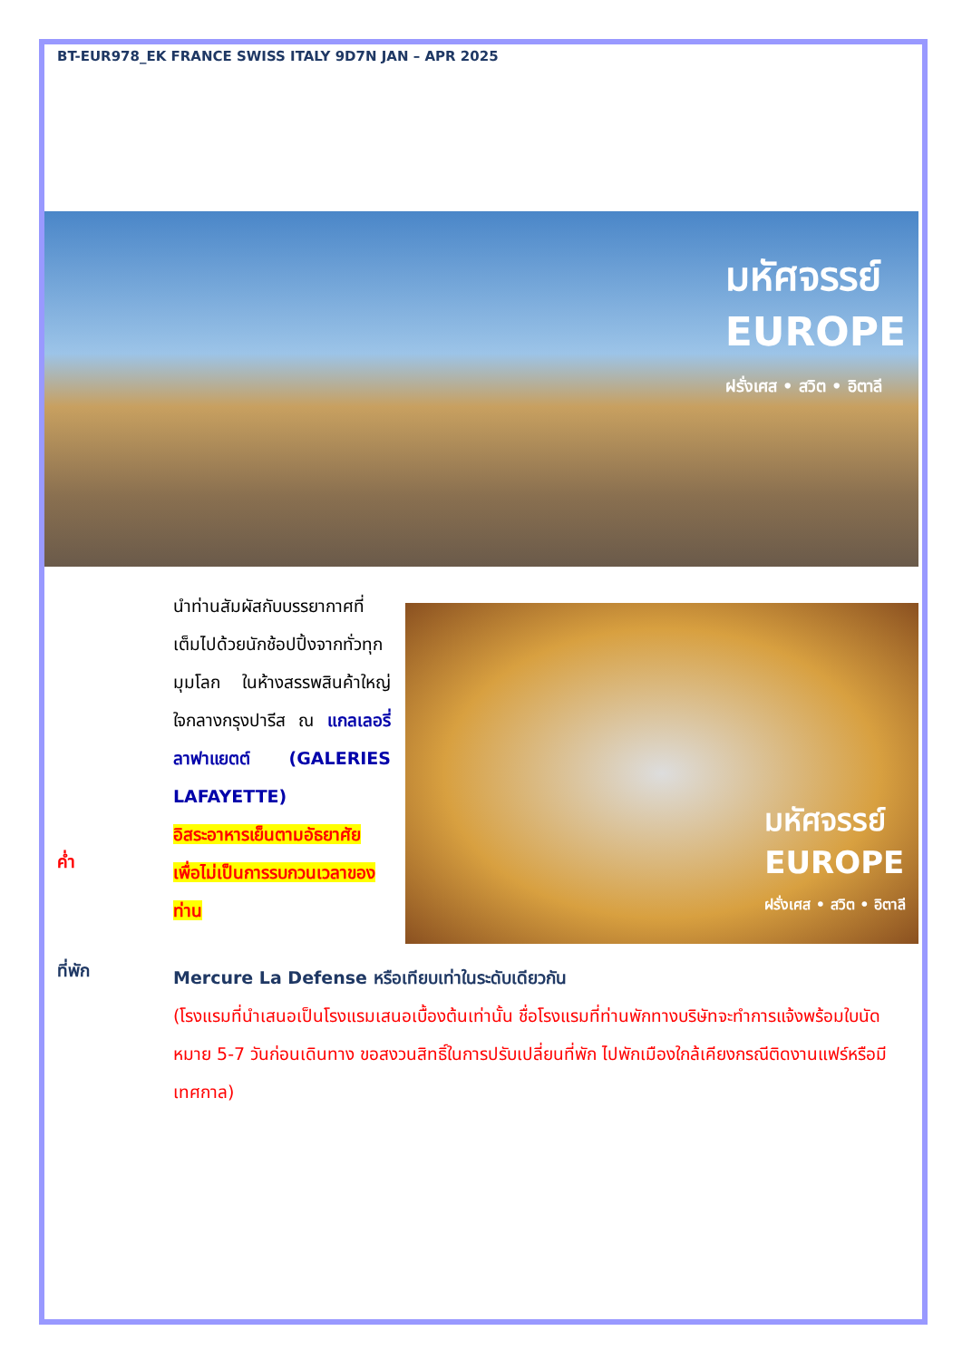BT-EUR978_EK FRANCE SWISS ITALY 9D7N JAN – APR 2025
มหัศจรรย์
EUROPE
ฝรั่งเศส • สวิต • อิตาลี
ค่ำ
นำท่านสัมผัสกับบรรยากาศที่เต็มไปด้วยนักช้อปปิ้งจากทั่วทุกมุมโลก ในห้างสรรพสินค้าใหญ่ใจกลางกรุงปารีส ณ แกลเลอรี่ลาฟาแยตต์ (GALERIES LAFAYETTE)
อิสระอาหารเย็นตามอัธยาศัย เพื่อไม่เป็นการรบกวนเวลาของท่าน
มหัศจรรย์
EUROPE
ฝรั่งเศส • สวิต • อิตาลี
ที่พัก
Mercure La Defense หรือเทียบเท่าในระดับเดียวกัน
(โรงแรมที่นำเสนอเป็นโรงแรมเสนอเบื้องต้นเท่านั้น ชื่อโรงแรมที่ท่านพักทางบริษัทจะทำการแจ้งพร้อมใบนัดหมาย 5-7 วันก่อนเดินทาง ขอสงวนสิทธิ์ในการปรับเปลี่ยนที่พัก ไปพักเมืองใกล้เคียงกรณีติดงานแฟร์หรือมีเทศกาล)